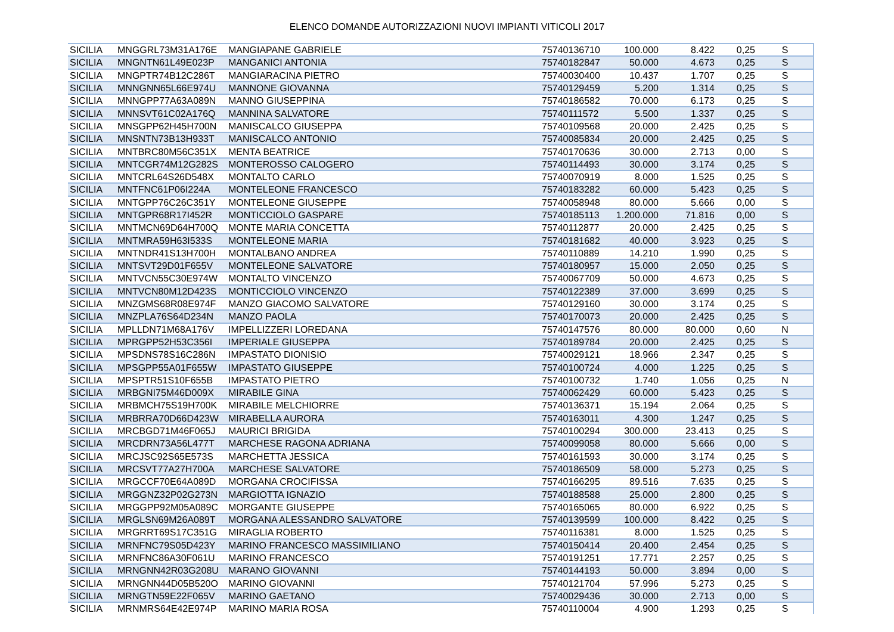ELENCO DOMANDE AUTORIZZAZIONI NUOVI IMPIANTI VITICOLI 2017
| SICILIA | MNGGRL73M31A176E | MANGIAPANE GABRIELE | 75740136710 | 100.000 | 8.422 | 0,25 | S |
| SICILIA | MNGNTN61L49E023P | MANGANICI ANTONIA | 75740182847 | 50.000 | 4.673 | 0,25 | S |
| SICILIA | MNGPTR74B12C286T | MANGIARACINA PIETRO | 75740030400 | 10.437 | 1.707 | 0,25 | S |
| SICILIA | MNNGNN65L66E974U | MANNONE GIOVANNA | 75740129459 | 5.200 | 1.314 | 0,25 | S |
| SICILIA | MNNGPP77A63A089N | MANNO GIUSEPPINA | 75740186582 | 70.000 | 6.173 | 0,25 | S |
| SICILIA | MNNSVT61C02A176Q | MANNINA SALVATORE | 75740111572 | 5.500 | 1.337 | 0,25 | S |
| SICILIA | MNSGPP62H45H700N | MANISCALCO GIUSEPPA | 75740109568 | 20.000 | 2.425 | 0,25 | S |
| SICILIA | MNSNTN73B13H933T | MANISCALCO ANTONIO | 75740085834 | 20.000 | 2.425 | 0,25 | S |
| SICILIA | MNTBRC80M56C351X | MENTA BEATRICE | 75740170636 | 30.000 | 2.713 | 0,00 | S |
| SICILIA | MNTCGR74M12G282S | MONTEROSSO CALOGERO | 75740114493 | 30.000 | 3.174 | 0,25 | S |
| SICILIA | MNTCRL64S26D548X | MONTALTO CARLO | 75740070919 | 8.000 | 1.525 | 0,25 | S |
| SICILIA | MNTFNC61P06I224A | MONTELEONE FRANCESCO | 75740183282 | 60.000 | 5.423 | 0,25 | S |
| SICILIA | MNTGPP76C26C351Y | MONTELEONE GIUSEPPE | 75740058948 | 80.000 | 5.666 | 0,00 | S |
| SICILIA | MNTGPR68R17I452R | MONTICCIOLO GASPARE | 75740185113 | 1.200.000 | 71.816 | 0,00 | S |
| SICILIA | MNTMCN69D64H700Q | MONTE MARIA CONCETTA | 75740112877 | 20.000 | 2.425 | 0,25 | S |
| SICILIA | MNTMRA59H63I533S | MONTELEONE MARIA | 75740181682 | 40.000 | 3.923 | 0,25 | S |
| SICILIA | MNTNDR41S13H700H | MONTALBANO ANDREA | 75740110889 | 14.210 | 1.990 | 0,25 | S |
| SICILIA | MNTSVT29D01F655V | MONTELEONE SALVATORE | 75740180957 | 15.000 | 2.050 | 0,25 | S |
| SICILIA | MNTVCN55C30E974W | MONTALTO VINCENZO | 75740067709 | 50.000 | 4.673 | 0,25 | S |
| SICILIA | MNTVCN80M12D423S | MONTICCIOLO VINCENZO | 75740122389 | 37.000 | 3.699 | 0,25 | S |
| SICILIA | MNZGMS68R08E974F | MANZO GIACOMO SALVATORE | 75740129160 | 30.000 | 3.174 | 0,25 | S |
| SICILIA | MNZPLA76S64D234N | MANZO PAOLA | 75740170073 | 20.000 | 2.425 | 0,25 | S |
| SICILIA | MPLLDN71M68A176V | IMPELLIZZERI LOREDANA | 75740147576 | 80.000 | 80.000 | 0,60 | N |
| SICILIA | MPRGPP52H53C356I | IMPERIALE GIUSEPPA | 75740189784 | 20.000 | 2.425 | 0,25 | S |
| SICILIA | MPSDNS78S16C286N | IMPASTATO DIONISIO | 75740029121 | 18.966 | 2.347 | 0,25 | S |
| SICILIA | MPSGPP55A01F655W | IMPASTATO GIUSEPPE | 75740100724 | 4.000 | 1.225 | 0,25 | S |
| SICILIA | MPSPTR51S10F655B | IMPASTATO PIETRO | 75740100732 | 1.740 | 1.056 | 0,25 | N |
| SICILIA | MRBGNI75M46D009X | MIRABILE GINA | 75740062429 | 60.000 | 5.423 | 0,25 | S |
| SICILIA | MRBMCH75S19H700K | MIRABILE MELCHIORRE | 75740136371 | 15.194 | 2.064 | 0,25 | S |
| SICILIA | MRBRRA70D66D423W | MIRABELLA AURORA | 75740163011 | 4.300 | 1.247 | 0,25 | S |
| SICILIA | MRCBGD71M46F065J | MAURICI BRIGIDA | 75740100294 | 300.000 | 23.413 | 0,25 | S |
| SICILIA | MRCDRN73A56L477T | MARCHESE RAGONA ADRIANA | 75740099058 | 80.000 | 5.666 | 0,00 | S |
| SICILIA | MRCJSC92S65E573S | MARCHETTA JESSICA | 75740161593 | 30.000 | 3.174 | 0,25 | S |
| SICILIA | MRCSVT77A27H700A | MARCHESE SALVATORE | 75740186509 | 58.000 | 5.273 | 0,25 | S |
| SICILIA | MRGCCF70E64A089D | MORGANA CROCIFISSA | 75740166295 | 89.516 | 7.635 | 0,25 | S |
| SICILIA | MRGGNZ32P02G273N | MARGIOTTA IGNAZIO | 75740188588 | 25.000 | 2.800 | 0,25 | S |
| SICILIA | MRGGPP92M05A089C | MORGANTE GIUSEPPE | 75740165065 | 80.000 | 6.922 | 0,25 | S |
| SICILIA | MRGLSN69M26A089T | MORGANA ALESSANDRO SALVATORE | 75740139599 | 100.000 | 8.422 | 0,25 | S |
| SICILIA | MRGRRT69S17C351G | MIRAGLIA ROBERTO | 75740116381 | 8.000 | 1.525 | 0,25 | S |
| SICILIA | MRNFNC79S05D423Y | MARINO FRANCESCO MASSIMILIANO | 75740150414 | 20.400 | 2.454 | 0,25 | S |
| SICILIA | MRNFNC86A30F061U | MARINO FRANCESCO | 75740191251 | 17.771 | 2.257 | 0,25 | S |
| SICILIA | MRNGNN42R03G208U | MARANO GIOVANNI | 75740144193 | 50.000 | 3.894 | 0,00 | S |
| SICILIA | MRNGNN44D05B520O | MARINO GIOVANNI | 75740121704 | 57.996 | 5.273 | 0,25 | S |
| SICILIA | MRNGTN59E22F065V | MARINO GAETANO | 75740029436 | 30.000 | 2.713 | 0,00 | S |
| SICILIA | MRNMRS64E42E974P | MARINO MARIA ROSA | 75740110004 | 4.900 | 1.293 | 0,25 | S |